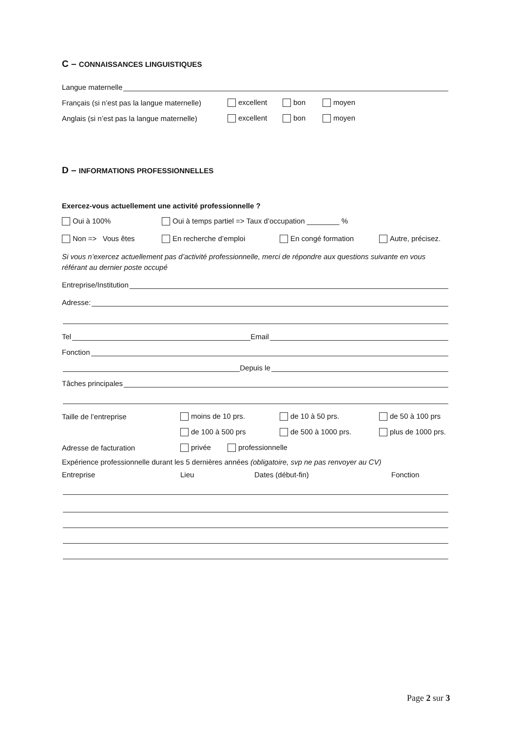C – CONNAISSANCES LINGUISTIQUES
Langue maternelle
Français (si n’est pas la langue maternelle) excellent bon moyen
Anglais (si n’est pas la langue maternelle) excellent bon moyen
D – INFORMATIONS PROFESSIONNELLES
Exercez-vous actuellement une activité professionnelle ?
Oui à 100% Oui à temps partiel => Taux d’occupation ________ %
Non => Vous êtes En recherche d’emploi En congé formation Autre, précisez.
Si vous n’exercez actuellement pas d’activité professionnelle, merci de répondre aux questions suivante en vous référant au dernier poste occupé
Entreprise/Institution
Adresse:
Tel Email
Fonction
Depuis le
Tâches principales
Taille de l’entreprise moins de 10 prs. de 10 à 50 prs. de 50 à 100 prs
de 100 à 500 prs de 500 à 1000 prs. plus de 1000 prs.
Adresse de facturation privée professionnelle
Expérience professionnelle durant les 5 dernières années (obligatoire, svp ne pas renvoyer au CV)
Entreprise Lieu Dates (début-fin) Fonction
Page 2 sur 3